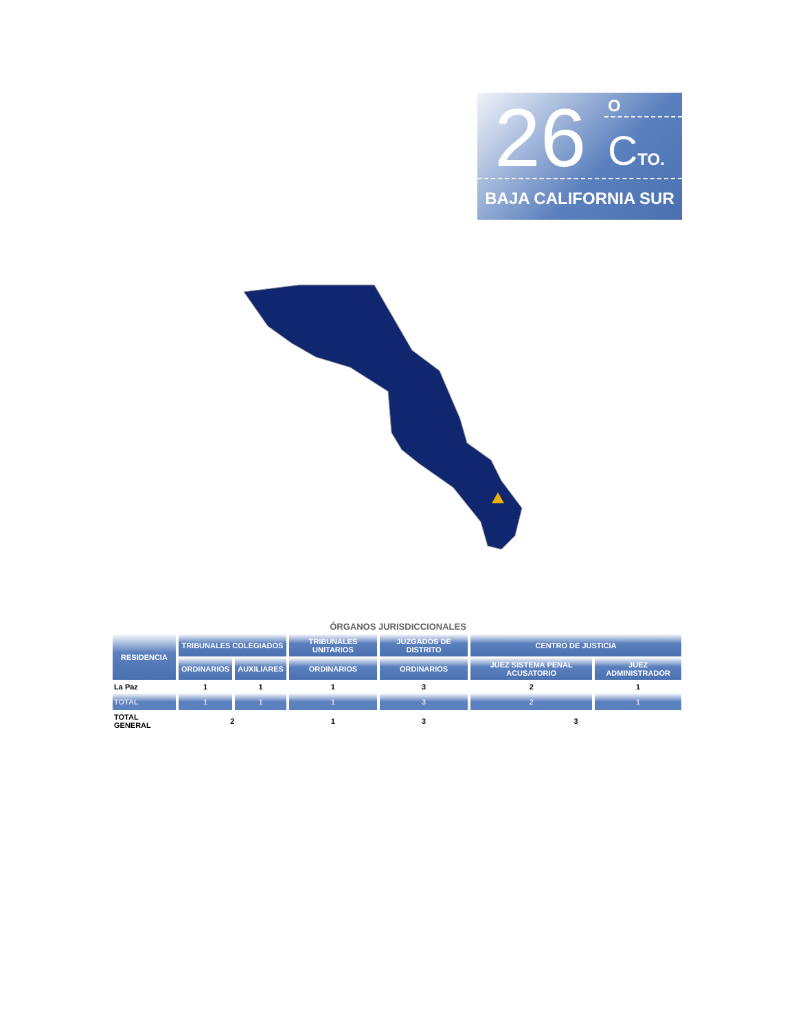26 O
CTO.
BAJA CALIFORNIA SUR
ÓRGANOS JURISDICCIONALES
| RESIDENCIA | TRIBUNALES COLEGIADOS | | TRIBUNALES UNITARIOS | JUZGADOS DE DISTRITO | CENTRO DE JUSTICIA | |
| --- | --- | --- | --- | --- | --- | --- |
| | ORDINARIOS | AUXILIARES | ORDINARIOS | ORDINARIOS | JUEZ SISTEMA PENAL ACUSATORIO | JUEZ ADMINISTRADOR |
| La Paz | 1 | 1 | 1 | 3 | 2 | 1 |
| TOTAL | 1 | 1 | 1 | 3 | 2 | 1 |
| TOTAL GENERAL | 2 | | 1 | 3 | 3 | |